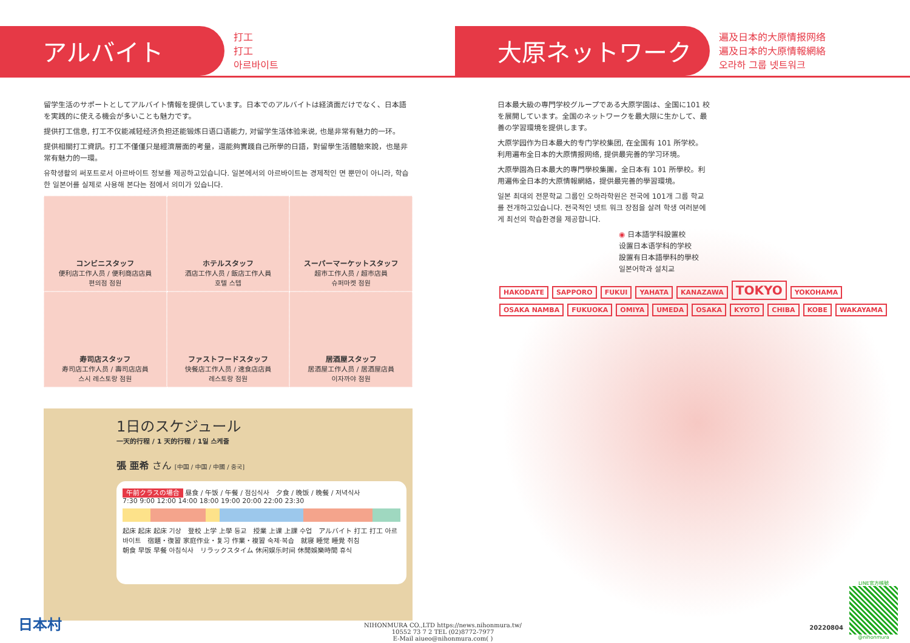アルバイト
打工
打工
아르바이트
留学生活のサポートとしてアルバイト情報を提供しています。日本でのアルバイトは経済面だけでなく、日本語を実践的に使える機会が多いことも魅力です。
提供打工信息, 打工不仅能减轻经济负担还能锻炼日语口语能力, 对留学生活体验来说, 也是非常有魅力的一环。
提供相關打工資訊。打工不僅僅只是經濟層面的考量，還能夠實踐自己所學的日語，對留學生活體驗來說，也是非常有魅力的一環。
유학생활의 써포트로서 아르바이트 정보를 제공하고있습니다. 일본에서의 아르바이트는 경제적인 면 뿐만이 아니라, 학습한 일본어를 실제로 사용해 본다는 점에서 의미가 있습니다.
コンビニスタッフ
便利店工作人员 / 便利商店店員
편의점 점원
ホテルスタッフ
酒店工作人员 / 飯店工作人員
호텔 스텝
スーパーマーケットスタッフ
超市工作人员 / 超市店員
슈퍼마켓 점원
寿司店スタッフ
寿司店工作人员 / 壽司店店員
스시 레스토랑 점원
ファストフードスタッフ
快餐店工作人员 / 速食店店員
레스토랑 점원
居酒屋スタッフ
居酒屋工作人员 / 居酒屋店員
이자까야 점원
1日のスケジュール
一天的行程 / 1 天的行程 / 1일 스케줄
張 亜希 さん [中国 / 中国 / 中國 / 중국]
午前クラスの場合 昼食 / 午饭 / 午餐 / 점심식사　夕食 / 晚饭 / 晚餐 / 저녁식사
7:30 9:00 12:00 14:00 18:00 19:00 20:00 22:00 23:30
起床 起床 起床 기상　登校 上学 上學 등교　授業 上课 上課 수업　アルバイト 打工 打工 아르바이트　宿題・復習 家庭作业・复习 作業・複習 숙제·복습　就寝 睡觉 睡覺 취침
朝食 早饭 早餐 아침식사　リラックスタイム 休闲娱乐时间 休閒娛樂時間 휴식
大原ネットワーク
遍及日本的大原情报网络
遍及日本的大原情報網絡
오라하 그룹 넷트워크
日本最大級の専門学校グループである大原学園は、全国に101 校を展開しています。全国のネットワークを最大限に生かして、最善の学習環境を提供します。
大原学园作为日本最大的专门学校集团, 在全国有 101 所学校。利用遍布全日本的大原情报网络, 提供最完善的学习环境。
大原學園為日本最大的專門學校集團，全日本有 101 所學校。利用遍佈全日本的大原情報網絡，提供最完善的學習環境。
일본 최대의 전문학교 그룹인 오하라학원은 전국에 101개 그룹 학교를 전개하고있습니다. 전국적인 넷트 워크 장점을 살려 학생 여러분에게 최선의 학습환경을 제공합니다.
◉ 日本語学科設置校
设置日本语学科的学校
設置有日本語學科的學校
일본어학과 설치교
HAKODATE SAPPORO FUKUI YAHATA KANAZAWA TOKYO YOKOHAMA OSAKA NAMBA FUKUOKA OMIYA UMEDA OSAKA KYOTO CHIBA KOBE WAKAYAMA
日本村
NIHONMURA CO.,LTD https://news.nihonmura.tw/
10552 73 7 2 TEL (02)8772-7977
E-Mail aiueo@nihonmura.com( )
20220804
LINE官方帳號
@nihonmura